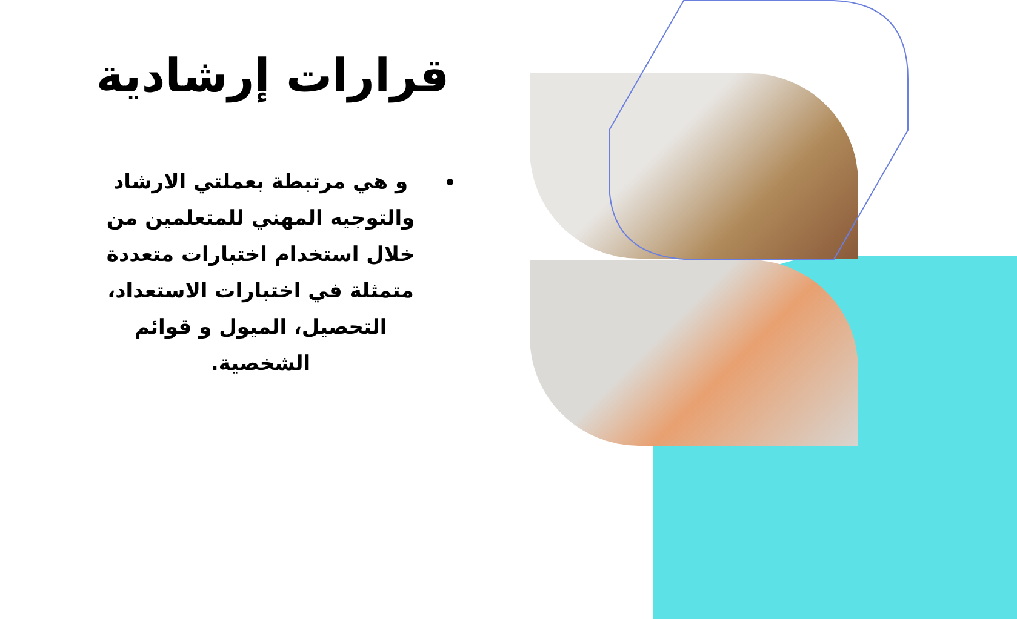قرارات إرشادية
و هي مرتبطة بعملتي الارشاد والتوجيه المهني للمتعلمين من خلال استخدام اختبارات متعددة متمثلة في اختبارات الاستعداد، التحصيل، الميول و قوائم الشخصية.